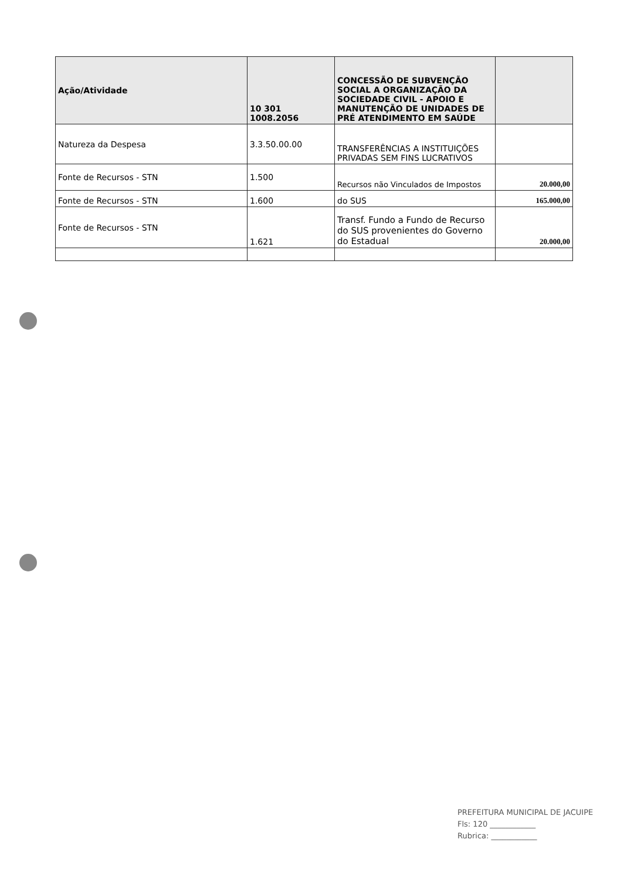| Ação/Atividade | 10 301 1008.2056 | CONCESSÃO DE SUBVENÇÃO SOCIAL A ORGANIZAÇÃO DA SOCIEDADE CIVIL - APOIO E MANUTENÇÃO DE UNIDADES DE PRÉ ATENDIMENTO EM SAÚDE | |
| Natureza da Despesa | 3.3.50.00.00 | TRANSFERÊNCIAS A INSTITUIÇÕES PRIVADAS SEM FINS LUCRATIVOS | |
| Fonte de Recursos - STN | 1.500 | Recursos não Vinculados de Impostos | 20.000,00 |
| Fonte de Recursos - STN | 1.600 | do SUS | 165.000,00 |
| Fonte de Recursos - STN | 1.621 | Transf. Fundo a Fundo de Recurso do SUS provenientes do Governo do Estadual | 20.000,00 |
PREFEITURA MUNICIPAL DE JACUIPE
Fls: 120 ____________
Rubrica: ____________